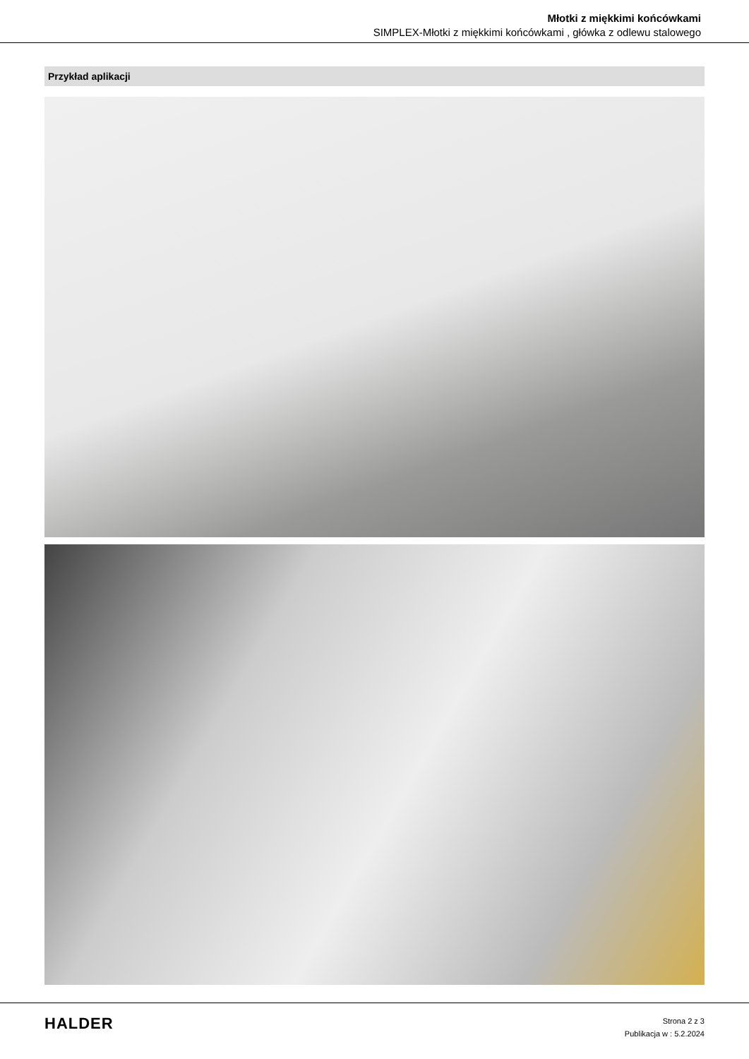Młotki z miękkimi końcówkami
SIMPLEX-Młotki z miękkimi końcówkami , główka z odlewu stalowego
Przykład aplikacji
HALDER
Strona 2 z 3
Publikacja w : 5.2.2024